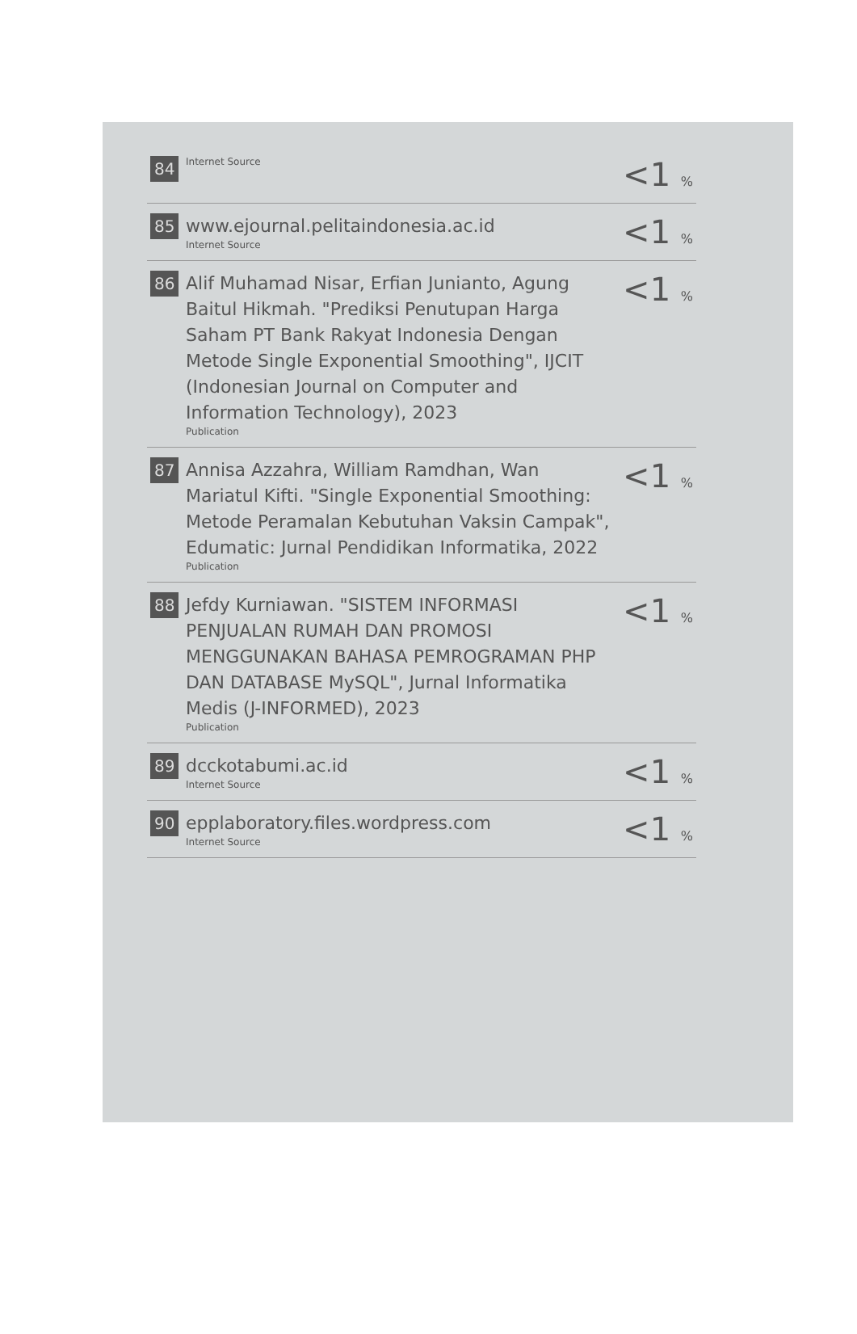| 84 | Internet Source | <1 % |
| 85 | www.ejournal.pelitaindonesia.ac.id Internet Source | <1 % |
| 86 | Alif Muhamad Nisar, Erfian Junianto, Agung Baitul Hikmah. "Prediksi Penutupan Harga Saham PT Bank Rakyat Indonesia Dengan Metode Single Exponential Smoothing", IJCIT (Indonesian Journal on Computer and Information Technology), 2023 Publication | <1 % |
| 87 | Annisa Azzahra, William Ramdhan, Wan Mariatul Kifti. "Single Exponential Smoothing: Metode Peramalan Kebutuhan Vaksin Campak", Edumatic: Jurnal Pendidikan Informatika, 2022 Publication | <1 % |
| 88 | Jefdy Kurniawan. "SISTEM INFORMASI PENJUALAN RUMAH DAN PROMOSI MENGGUNAKAN BAHASA PEMROGRAMAN PHP DAN DATABASE MySQL", Jurnal Informatika Medis (J-INFORMED), 2023 Publication | <1 % |
| 89 | dcckotabumi.ac.id Internet Source | <1 % |
| 90 | epplaboratory.files.wordpress.com Internet Source | <1 % |